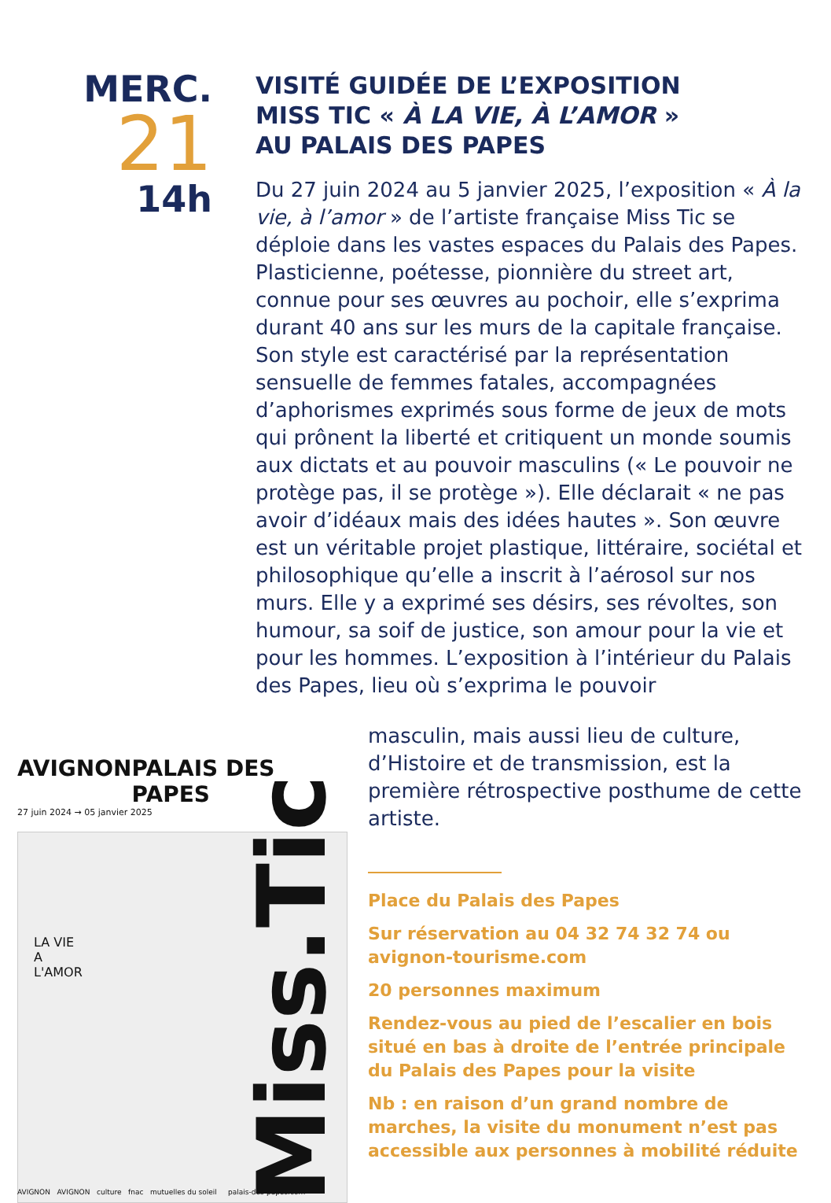MERC.
21
14h
VISITÉ GUIDÉE DE L’EXPOSITION
MISS TIC « À LA VIE, À L’AMOR »
AU PALAIS DES PAPES
Du 27 juin 2024 au 5 janvier 2025, l’exposition « À la vie, à l’amor » de l’artiste française Miss Tic se déploie dans les vastes espaces du Palais des Papes. Plasticienne, poétesse, pionnière du street art, connue pour ses œuvres au pochoir, elle s’exprima durant 40 ans sur les murs de la capitale française. Son style est caractérisé par la représentation sensuelle de femmes fatales, accompagnées d’aphorismes exprimés sous forme de jeux de mots qui prônent la liberté et critiquent un monde soumis aux dictats et au pouvoir masculins (« Le pouvoir ne protège pas, il se protège »). Elle déclarait « ne pas avoir d’idéaux mais des idées hautes ». Son œuvre est un véritable projet plastique, littéraire, sociétal et philosophique qu’elle a inscrit à l’aérosol sur nos murs. Elle y a exprimé ses désirs, ses révoltes, son humour, sa soif de justice, son amour pour la vie et pour les hommes. L’exposition à l’intérieur du Palais des Papes, lieu où s’exprima le pouvoir
masculin, mais aussi lieu de culture, d’Histoire et de transmission, est la première rétrospective posthume de cette artiste.
Place du Palais des Papes
Sur réservation au 04 32 74 32 74 ou avignon-tourisme.com
20 personnes maximum
Rendez-vous au pied de l’escalier en bois situé en bas à droite de l’entrée principale du Palais des Papes pour la visite
Nb : en raison d’un grand nombre de marches, la visite du monument n’est pas accessible aux personnes à mobilité réduite
AVIGNON PALAIS DES PAPES
27 juin 2024 → 05 janvier 2025
LA VIE
A
L'AMOR
Miss.Tic
AVIGNON AVIGNON culture fnac mutuelles du soleil palais-des-papes.com